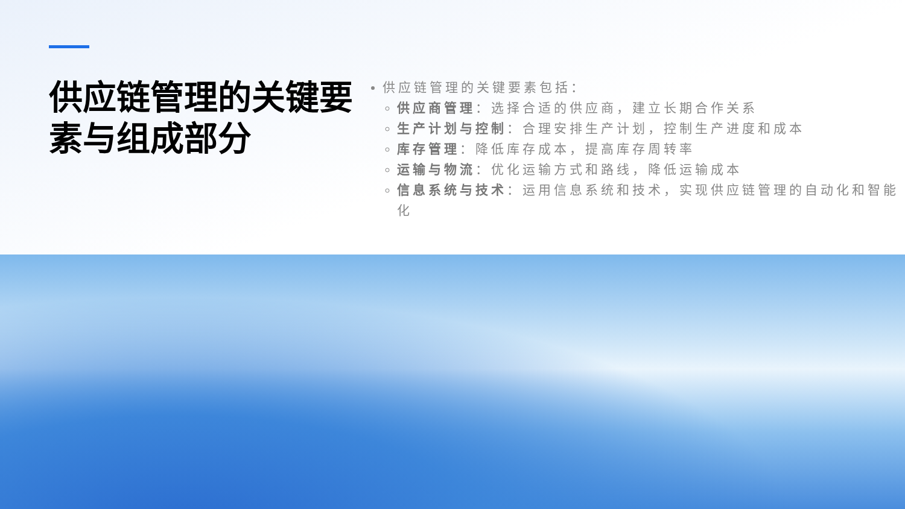供应链管理的关键要素与组成部分
供应链管理的关键要素包括：
供应商管理：选择合适的供应商，建立长期合作关系
生产计划与控制：合理安排生产计划，控制生产进度和成本
库存管理：降低库存成本，提高库存周转率
运输与物流：优化运输方式和路线，降低运输成本
信息系统与技术：运用信息系统和技术，实现供应链管理的自动化和智能化